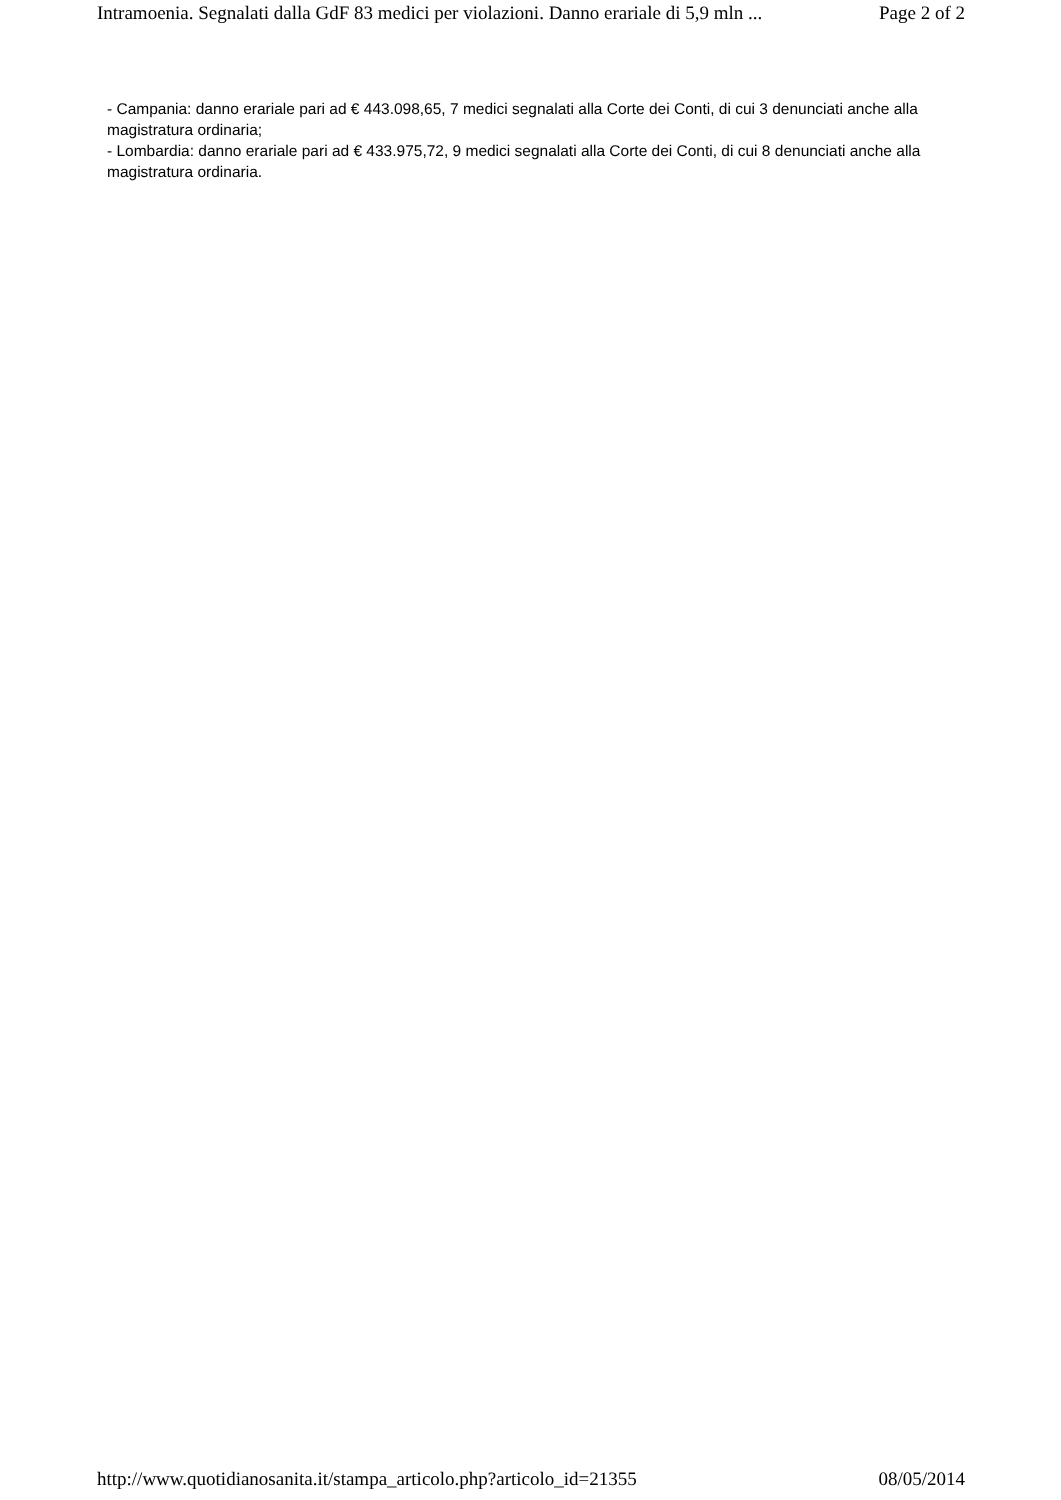Intramoenia. Segnalati dalla GdF 83 medici per violazioni. Danno erariale di 5,9 mln ... Page 2 of 2
- Campania: danno erariale pari ad € 443.098,65, 7 medici segnalati alla Corte dei Conti, di cui 3 denunciati anche alla magistratura ordinaria;
- Lombardia: danno erariale pari ad € 433.975,72, 9 medici segnalati alla Corte dei Conti, di cui 8 denunciati anche alla magistratura ordinaria.
http://www.quotidianosanita.it/stampa_articolo.php?articolo_id=21355 08/05/2014